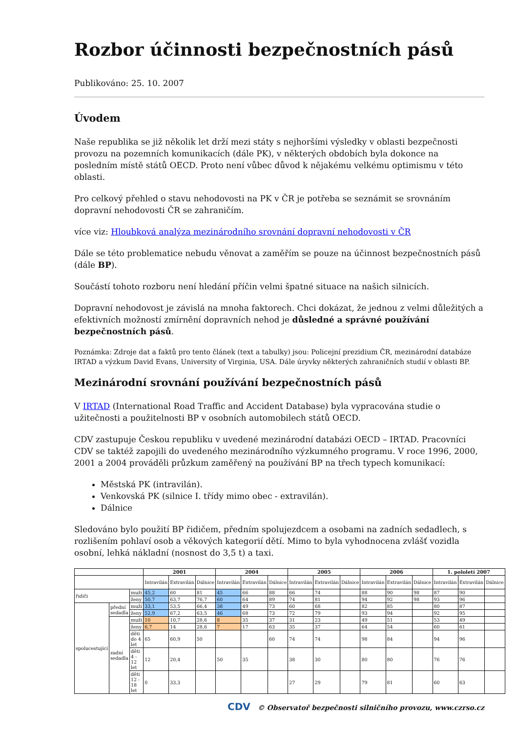Rozbor účinnosti bezpečnostních pásů
Publikováno: 25. 10. 2007
Úvodem
Naše republika se již několik let drží mezi státy s nejhoršími výsledky v oblasti bezpečnosti provozu na pozemních komunikacích (dále PK), v některých obdobích byla dokonce na posledním místě států OECD. Proto není vůbec důvod k nějakému velkému optimismu v této oblasti.
Pro celkový přehled o stavu nehodovosti na PK v ČR je potřeba se seznámit se srovnáním dopravní nehodovosti ČR se zahraničím.
více viz: Hloubková analýza mezinárodního srovnání dopravní nehodovosti v ČR
Dále se této problematice nebudu věnovat a zaměřím se pouze na účinnost bezpečnostních pásů (dále BP).
Součástí tohoto rozboru není hledání příčin velmi špatné situace na našich silnicích.
Dopravní nehodovost je závislá na mnoha faktorech. Chci dokázat, že jednou z velmi důležitých a efektivních možností zmírnění dopravních nehod je důsledné a správné používání bezpečnostních pásů.
Poznámka: Zdroje dat a faktů pro tento článek (text a tabulky) jsou: Policejní prezidium ČR, mezinárodní databáze IRTAD a výzkum David Evans, University of Virginia, USA. Dále úryvky některých zahraničních studií v oblasti BP.
Mezinárodní srovnání používání bezpečnostních pásů
V IRTAD (International Road Traffic and Accident Database) byla vypracována studie o užitečnosti a použitelnosti BP v osobních automobilech států OECD.
CDV zastupuje Českou republiku v uvedené mezinárodní databázi OECD – IRTAD. Pracovníci CDV se taktéž zapojili do uvedeného mezinárodního výzkumného programu. V roce 1996, 2000, 2001 a 2004 prováděli průzkum zaměřený na používání BP na třech typech komunikací:
Městská PK (intravilán).
Venkovská PK (silnice I. třídy mimo obec - extravilán).
Dálnice
Sledováno bylo použití BP řidičem, předním spolujezdcem a osobami na zadních sedadlech, s rozlišením pohlaví osob a věkových kategorií dětí. Mimo to byla vyhodnocena zvlášť vozidla osobní, lehká nákladní (nosnost do 3,5 t) a taxi.
| | | | 2001 | | | 2004 | | | 2005 | | | 2006 | | | 1. pololetí 2007 | | |
| --- | --- | --- | --- | --- | --- | --- | --- | --- | --- | --- | --- | --- | --- | --- | --- | --- | --- |
| | | | Intravilán | Extravilán | Dálnice | Intravilán | Extravilán | Dálnice | Intravilán | Extravilán | Dálnice | Intravilán | Extravilán | Dálnice | Intravilán | Extravilán | Dálnice |
| řidiči | | muži | 45,2 | 60 | 81 | 45 | 66 | 88 | 66 | 74 | | 88 | 90 | 98 | 87 | 90 | |
| | | ženy | 50,7 | 63,7 | 76,7 | 60 | 64 | 89 | 74 | 81 | | 94 | 92 | 98 | 93 | 96 | |
| spolucestující | přední sedadla | muži | 33,1 | 53,5 | 66,4 | 38 | 49 | 73 | 60 | 68 | | 82 | 85 | | 80 | 87 | |
| | | ženy | 52,9 | 67,2 | 63,5 | 46 | 68 | 73 | 72 | 79 | | 93 | 94 | | 92 | 95 | |
| | zadní sedadla | muži | 10 | 10,7 | 28,6 | 8 | 35 | 37 | 31 | 23 | | 49 | 51 | | 53 | 49 | |
| | | ženy | 6,7 | 14 | 28,6 | 7 | 17 | 63 | 35 | 37 | | 64 | 54 | | 60 | 61 | |
| | | děti do 4 let | 65 | 60,9 | 50 | | | 60 | 74 | 74 | | 98 | 84 | | 94 | 96 | |
| | | děti 4 - 12 let | 12 | 20,4 | | 50 | 35 | | 38 | 30 | | 80 | 80 | | 76 | 76 | |
| | | děti 12 - 18 let | 0 | 33,3 | | | | | 27 | 29 | | 79 | 81 | | 60 | 63 | |
CDV © Observatoř bezpečnosti silničního provozu, www.czrso.cz